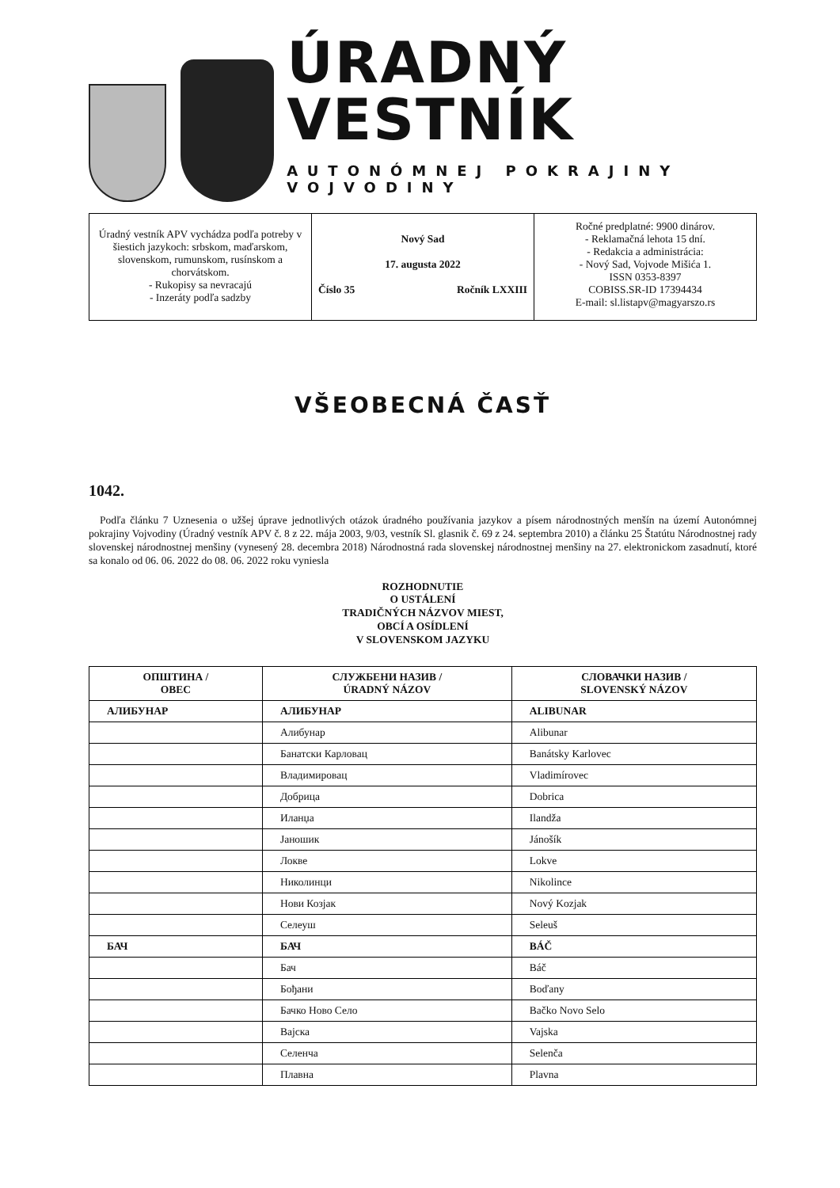ÚRADNÝ VESTNÍK
AUTONÓMNEJ POKRAJINY VOJVODINY
Úradný vestník APV vychádza podľa potreby v šiestich jazykoch: srbskom, maďarskom, slovenskom, rumunskom, rusínskom a chorvátskom.
- Rukopisy sa nevracajú
- Inzeráty podľa sadzby
Nový Sad
17. augusta 2022
Číslo 35 Ročník LXXIII
Ročné predplatné: 9900 dinárov.
- Reklamačná lehota 15 dní.
- Redakcia a administrácia:
- Nový Sad, Vojvode Mišića 1.
ISSN 0353-8397
COBISS.SR-ID 17394434
E-mail: sl.listapv@magyarszo.rs
VŠEOBECNÁ ČASŤ
1042.
Podľa článku 7 Uznesenia o užšej úprave jednotlivých otázok úradného používania jazykov a písem národnostných menšín na území Autonómnej pokrajiny Vojvodiny (Úradný vestník APV č. 8 z 22. mája 2003, 9/03, vestník Sl. glasnik č. 69 z 24. septembra 2010) a článku 25 Štatútu Národnostnej rady slovenskej národnostnej menšiny (vynesený 28. decembra 2018) Národnostná rada slovenskej národnostnej menšiny na 27. elektronickom zasadnutí, ktoré sa konalo od 06. 06. 2022 do 08. 06. 2022 roku vyniesla
ROZHODNUTIE
O USTÁLENÍ
TRADIČNÝCH NÁZVOV MIEST,
OBCÍ A OSÍDLENÍ
V SLOVENSKOM JAZYKU
| ОПШТИНА / OBEC | СЛУЖБЕНИ НАЗИВ / ÚRADNÝ NÁZOV | СЛОВАЧКИ НАЗИВ / SLOVENSKÝ NÁZOV |
| --- | --- | --- |
| АЛИБУНАР | АЛИБУНАР | ALIBUNAR |
| | Алибунар | Alibunar |
| | Банатски Карловац | Banátsky Karlovec |
| | Владимировац | Vladimírovec |
| | Добрица | Dobrica |
| | Иланџа | Ilandža |
| | Јаношик | Jánošík |
| | Локве | Lokve |
| | Николинци | Nikolince |
| | Нови Козјак | Nový Kozjak |
| | Селеуш | Seleuš |
| БАЧ | БАЧ | BÁČ |
| | Бач | Báč |
| | Бођани | Boďany |
| | Бачко Ново Село | Bačko Novo Selo |
| | Вајска | Vajska |
| | Селенча | Selenča |
| | Плавна | Plavna |